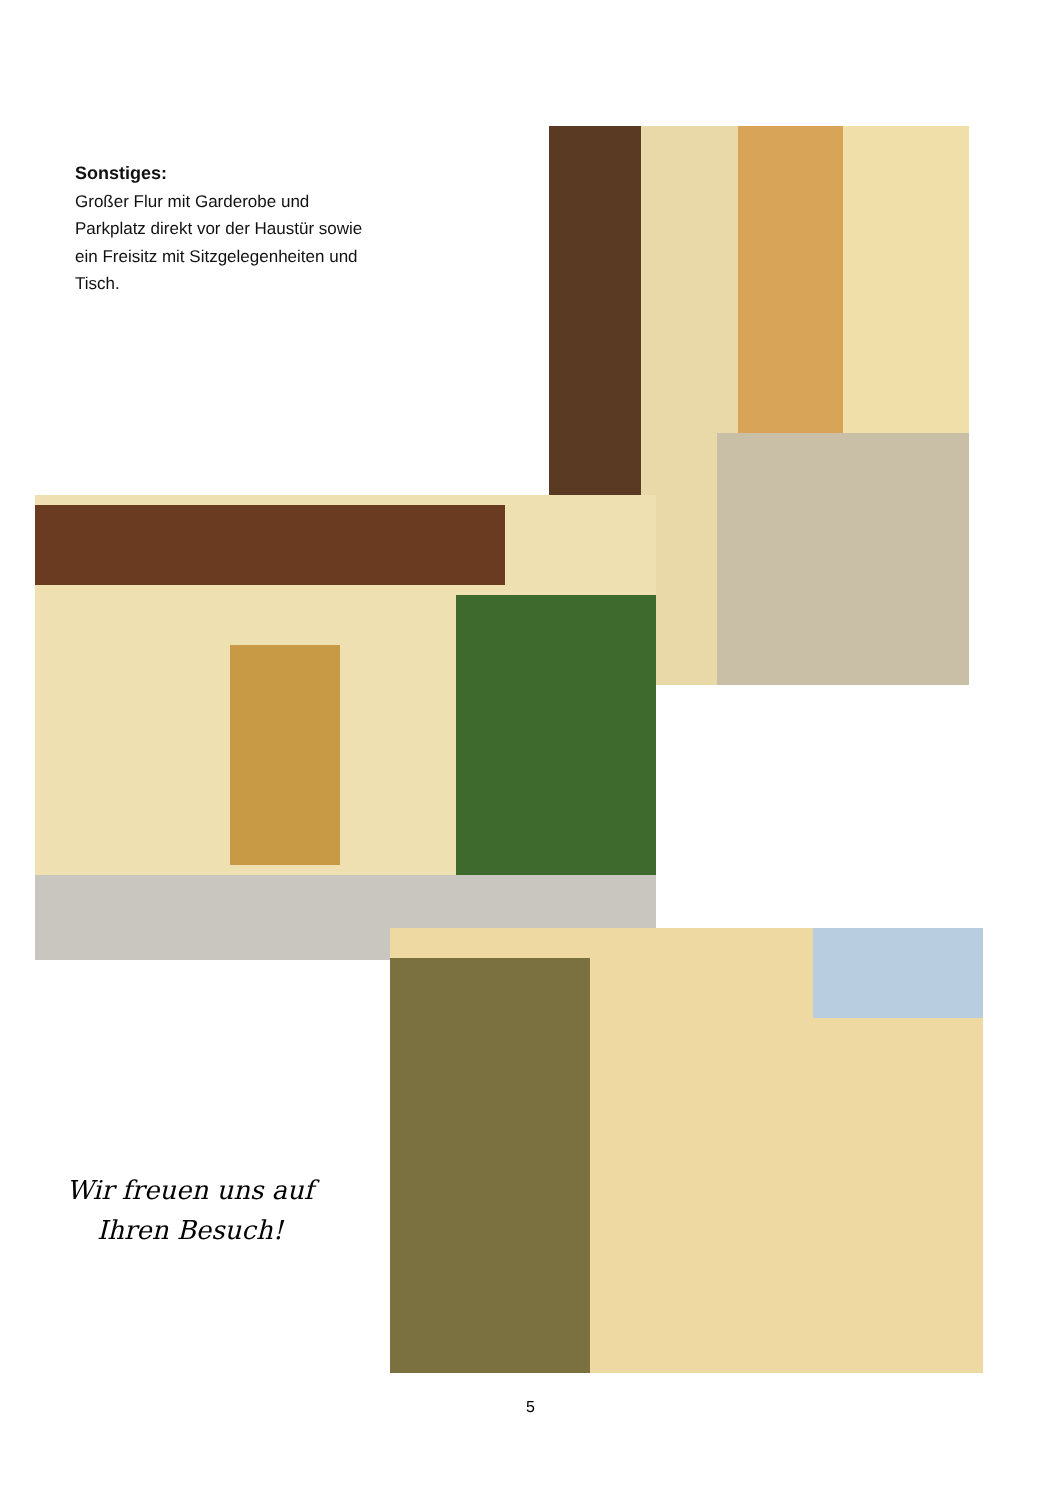Sonstiges:
Großer Flur mit Garderobe und Parkplatz direkt vor der Haustür sowie ein Freisitz mit Sitzgelegenheiten und Tisch.
Wir freuen uns auf
Ihren Besuch!
5